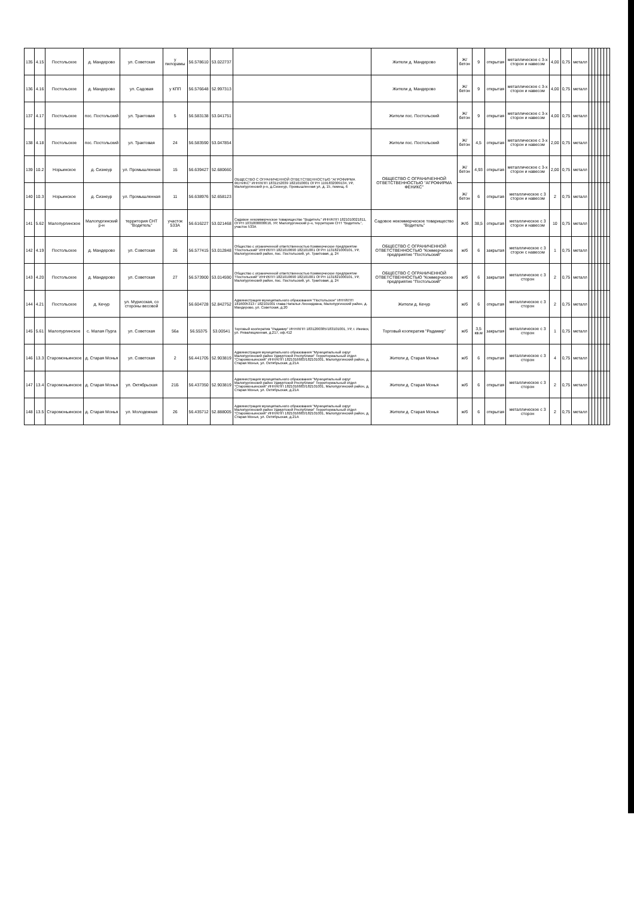| 135 | 4.15 | Постольское | д. Мандерово | ул. Советская | у пилорамы | 56.578610 | 53.022737 | | Жители д. Мандерово | Ж/бетон | 9 | открытая | металлическое с 3-х сторон и навесом | 4,00 | 0,75 | металл | | | | | | | |
| 136 | 4.16 | Постольское | д. Мандерово | ул. Садовая | у КПП | 56.576648 | 52.997313 | | Жители д. Мандерово | Ж/бетон | 9 | открытая | металлическое с 3-х сторон и навесом | 4,00 | 0,75 | металл | | | | | | | |
| 137 | 4.17 | Постольское | пос. Постольский | ул. Трактовая | 5 | 56.583138 | 53.041751 | | Жители пос. Постольский | Ж/бетон | 9 | открытая | металлическое с 3-х сторон и навесом | 4,00 | 0,75 | металл | | | | | | | |
| 138 | 4.18 | Постольское | пос. Постольский | ул. Трактовая | 24 | 56.583590 | 53.047854 | | Жители пос. Постольский | Ж/бетон | 4,5 | открытая | металлическое с 3-х сторон и навесом | 2,00 | 0,75 | металл | | | | | | | |
| 139 | 10.2 | Норьинское | д. Сизнеур | ул. Промышленная | 15 | 56.639427 | 52.680660 | ОБЩЕСТВО С ОГРАНИЧЕННОЙ ОТВЕТСТВЕННОСТЬЮ "АГРОФИРМА ФЕНИКС" ИНН/КПП 1831152039 1821010001 ОГРН 1191832009134, УР, Малопургинский р-н, д.Сизнеур, Промышленная ул, д. 15, помещ. 6 | ОБЩЕСТВО С ОГРАНИЧЕННОЙ ОТВЕТСТВЕННОСТЬЮ "АГРОФИРМА ФЕНИКС" | Ж/бетон | 4,93 | открытая | металлическое с 3-х сторон и навесом | 2,00 | 0,75 | металл | | | | | | | |
| 140 | 10.3 | Норьинское | д. Сизнеур | ул. Промышленная | 11 | 56.638976 | 52.658123 | | | Ж/бетон | 6 | открытая | металлическое с 3 сторон и навесом | 2 | 0,75 | металл | | | | | | | |
| 141 | 5.62 | Малопургинское | Малопургинский р-н | территория СНТ "Водитель" | участок 533А | 56.616227 | 53.021468 | Садовое некоммерческое товарищество "Водитель" ИНН/КПП 1821010021811, ОГРН 1031800000616, УР, Малопургинский р-н, территория СНТ "Водитель", участок 533А | Садовое некоммерческое товарищество "Водитель" | Ж/б | 38,5 | открытая | металлическое с 3 сторон и навесом | 10 | 0,75 | металл | | | | | | | |
| 142 | 4.19 | Постольское | д. Мандерово | ул. Советская | 26 | 56.577415 | 53.012848 | Общество с ограниченной ответственностью Коммерческое предприятие "Постольский" ИНН/КПП 1821010690 182101001 ОГРН 1131821000101, УР, Малопургинский район, пос. Постольский, ул. Трактовая, д. 24 | ОБЩЕСТВО С ОГРАНИЧЕННОЙ ОТВЕТСТВЕННОСТЬЮ "Коммерческое предприятие "Постольский" | ж/б | 6 | закрытая | металлическое с 3 сторон с навесом | 1 | 0,75 | металл | | | | | | | |
| 143 | 4.20 | Постольское | д. Мандерово | ул. Советская | 27 | 56.573900 | 53.014590 | Общество с ограниченной ответственностью Коммерческое предприятие "Постольский" ИНН/КПП 1821010690 182101001 ОГРН 1131821000101, УР, Малопургинский район, пос. Постольский, ул. Трактовая, д. 24 | ОБЩЕСТВО С ОГРАНИЧЕННОЙ ОТВЕТСТВЕННОСТЬЮ "Коммерческое предприятие "Постольский" | ж/б | 6 | закрытая | металлическое с 3 сторон | 2 | 0,75 | металл | | | | | | | |
| 144 | 4.21 | Постольское | д. Кечур | ул. Мурисская, со стороны весовой | | 56.604728 | 52.842752 | Администрация муниципального образования "Постольское" ИНН/КПП 1816005313 / 182101001 глава Наталья Леонидовна, Малопургинский район, д. Мандерово, ул. Советская, д.20 | Жители д. Кечур | ж/б | 6 | открытая | металлическое с 3 сторон | 2 | 0,75 | металл | | | | | | | |
| 145 | 5.61 | Малопургинское | с. Малая Пурга | ул. Советская | 56а | 56.55375 | 53.00541 | Торговый кооператив "Радамир" ИНН/КПП 1831200385/183101001, УР, г. Ижевск, ул. Ревалюционная, д.217, оф.412 | Торговый кооператив "Радамир" | ж/б | 3,5 кв.м | закрытая | металлическое с 3 сторон | 1 | 0,75 | металл | | | | | | | |
| 146 | 13.3 | Старомоньинское | д. Старая Монья | ул. Советская | 2 | 56.441705 | 52.903819 | Администрация муниципального образования "Муниципальный округ Малопургинский район Удмуртской Республики" Территориальный отдел "Старомоньинский" ИНН/КПП 1821016683/182101001, Малопургинский район, д. Старая Монья, ул. Октябрьская, д.21А | Жители д. Старая Монья | ж/б | 6 | открытая | металлическое с 3 сторон | 4 | 0,75 | металл | | | | | | | |
| 147 | 13.4 | Старомоньинское | д. Старая Монья | ул. Октябрьская | 21Б | 56.437350 | 52.903819 | Администрация муниципального образования "Муниципальный округ Малопургинский район Удмуртской Республики" Территориальный отдел "Старомоньинский" ИНН/КПП 1821016683/182101001, Малопургинский район, д. Старая Монья, ул. Октябрьская, д.21А | Жители д. Старая Монья | ж/б | 6 | открытая | металлическое с 3 сторон | 2 | 0,75 | металл | | | | | | | |
| 148 | 13.5 | Старомоньинское | д. Старая Монья | ул. Молодежная | 26 | 56.435712 | 52.888005 | Администрация муниципального образования "Муниципальный округ Малопургинский район Удмуртской Республики" Территориальный отдел "Старомоньинский" ИНН/КПП 1821016683/182101001, Малопургинский район, д. Старая Монья, ул. Октябрьская, д.21А | Жители д. Старая Монья | ж/б | 6 | открытая | металлическое с 3 сторон | 2 | 0,75 | металл | | | | | | | |